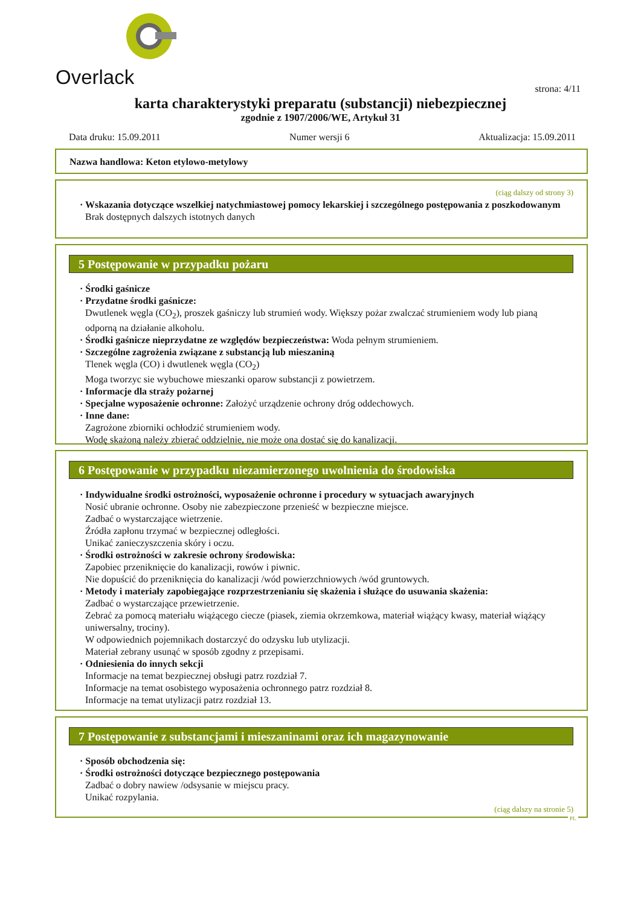Overlack
strona: 4/11
karta charakterystyki preparatu (substancji) niebezpiecznej
zgodnie z 1907/2006/WE, Artykuł 31
Data druku: 15.09.2011 Numer wersji 6 Aktualizacja: 15.09.2011
Nazwa handlowa: Keton etylowo-metylowy
(ciąg dalszy od strony 3)
· Wskazania dotyczące wszelkiej natychmiastowej pomocy lekarskiej i szczególnego postępowania z poszkodowanym
Brak dostępnych dalszych istotnych danych
5 Postępowanie w przypadku pożaru
· Środki gaśnicze
· Przydatne środki gaśnicze:
Dwutlenek węgla (CO<sub>2</sub>), proszek gaśniczy lub strumień wody. Większy pożar zwalczać strumieniem wody lub pianą odporną na działanie alkoholu.
· Środki gaśnicze nieprzydatne ze względów bezpieczeństwa: Woda pełnym strumieniem.
· Szczególne zagrożenia związane z substancją lub mieszaniną
Tlenek węgla (CO) i dwutlenek węgla (CO<sub>2</sub>)
Moga tworzyc sie wybuchowe mieszanki oparow substancji z powietrzem.
· Informacje dla straży pożarnej
· Specjalne wyposażenie ochronne: Założyć urządzenie ochrony dróg oddechowych.
· Inne dane:
Zagrożone zbiorniki ochłodzić strumieniem wody.
Wodę skażoną należy zbierać oddzielnie, nie może ona dostać się do kanalizacji.
6 Postępowanie w przypadku niezamierzonego uwolnienia do środowiska
· Indywidualne środki ostrożności, wyposażenie ochronne i procedury w sytuacjach awaryjnych
Nosić ubranie ochronne. Osoby nie zabezpieczone przenieść w bezpieczne miejsce.
Zadbać o wystarczające wietrzenie.
Źródła zapłonu trzymać w bezpiecznej odległości.
Unikać zanieczyszczenia skóry i oczu.
· Środki ostrożności w zakresie ochrony środowiska:
Zapobiec przeniknięcie do kanalizacji, rowów i piwnic.
Nie dopuścić do przeniknięcia do kanalizacji /wód powierzchniowych /wód gruntowych.
· Metody i materiały zapobiegające rozprzestrzenianiu się skażenia i służące do usuwania skażenia:
Zadbać o wystarczające przewietrzenie.
Zebrać za pomocą materiału wiążącego ciecze (piasek, ziemia okrzemkowa, materiał wiążący kwasy, materiał wiążący uniwersalny, trociny).
W odpowiednich pojemnikach dostarczyć do odzysku lub utylizacji.
Materiał zebrany usunąć w sposób zgodny z przepisami.
· Odniesienia do innych sekcji
Informacje na temat bezpiecznej obsługi patrz rozdział 7.
Informacje na temat osobistego wyposażenia ochronnego patrz rozdział 8.
Informacje na temat utylizacji patrz rozdział 13.
7 Postępowanie z substancjami i mieszaninami oraz ich magazynowanie
· Sposób obchodzenia się:
· Środki ostrożności dotyczące bezpiecznego postępowania
Zadbać o dobry nawiew /odsysanie w miejscu pracy.
Unikać rozpylania.
(ciąg dalszy na stronie 5)
PL